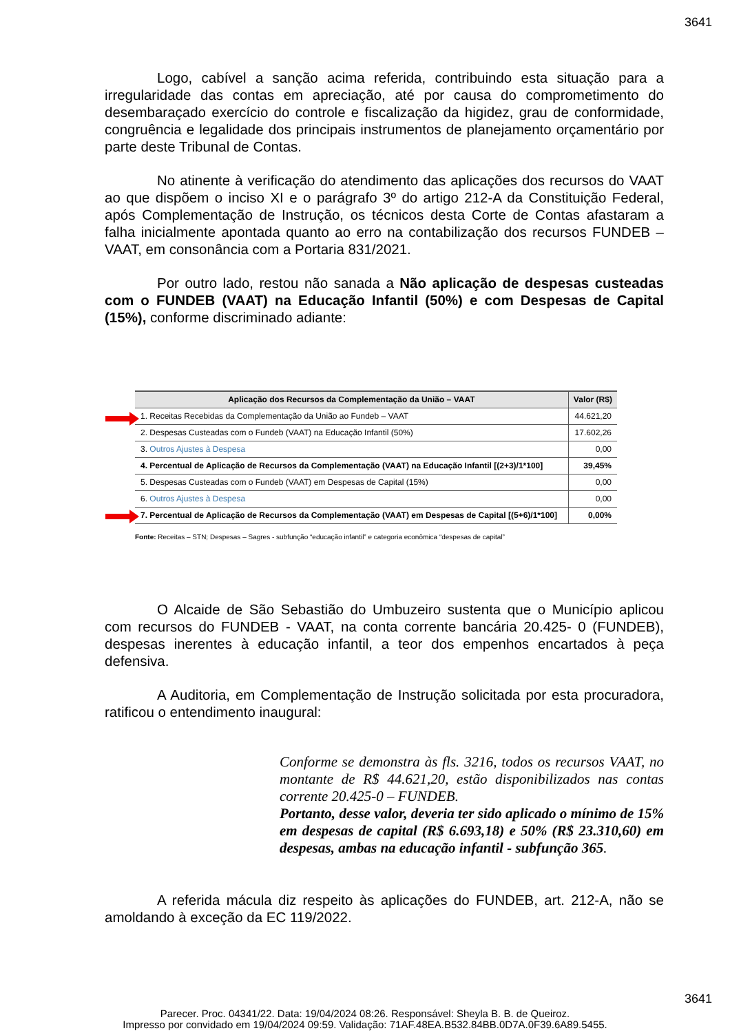3641
Logo, cabível a sanção acima referida, contribuindo esta situação para a irregularidade das contas em apreciação, até por causa do comprometimento do desembaraçado exercício do controle e fiscalização da higidez, grau de conformidade, congruência e legalidade dos principais instrumentos de planejamento orçamentário por parte deste Tribunal de Contas.
No atinente à verificação do atendimento das aplicações dos recursos do VAAT ao que dispõem o inciso XI e o parágrafo 3º do artigo 212-A da Constituição Federal, após Complementação de Instrução, os técnicos desta Corte de Contas afastaram a falha inicialmente apontada quanto ao erro na contabilização dos recursos FUNDEB – VAAT, em consonância com a Portaria 831/2021.
Por outro lado, restou não sanada a Não aplicação de despesas custeadas com o FUNDEB (VAAT) na Educação Infantil (50%) e com Despesas de Capital (15%), conforme discriminado adiante:
| Aplicação dos Recursos da Complementação da União – VAAT | Valor (R$) |
| --- | --- |
| 1. Receitas Recebidas da Complementação da União ao Fundeb – VAAT | 44.621,20 |
| 2. Despesas Custeadas com o Fundeb (VAAT) na Educação Infantil (50%) | 17.602,26 |
| 3. Outros Ajustes à Despesa | 0,00 |
| 4. Percentual de Aplicação de Recursos da Complementação (VAAT) na Educação Infantil [(2+3)/1*100] | 39,45% |
| 5. Despesas Custeadas com o Fundeb (VAAT) em Despesas de Capital (15%) | 0,00 |
| 6. Outros Ajustes à Despesa | 0,00 |
| 7. Percentual de Aplicação de Recursos da Complementação (VAAT) em Despesas de Capital [(5+6)/1*100] | 0,00% |
Fonte: Receitas – STN; Despesas – Sagres - subfunção “educação infantil” e categoria econômica “despesas de capital”
O Alcaide de São Sebastião do Umbuzeiro sustenta que o Município aplicou com recursos do FUNDEB - VAAT, na conta corrente bancária 20.425- 0 (FUNDEB), despesas inerentes à educação infantil, a teor dos empenhos encartados à peça defensiva.
A Auditoria, em Complementação de Instrução solicitada por esta procuradora, ratificou o entendimento inaugural:
Conforme se demonstra às fls. 3216, todos os recursos VAAT, no montante de R$ 44.621,20, estão disponibilizados nas contas corrente 20.425-0 – FUNDEB.
Portanto, desse valor, deveria ter sido aplicado o mínimo de 15% em despesas de capital (R$ 6.693,18) e 50% (R$ 23.310,60) em despesas, ambas na educação infantil - subfunção 365.
A referida mácula diz respeito às aplicações do FUNDEB, art. 212-A, não se amoldando à exceção da EC 119/2022.
3641
Parecer. Proc. 04341/22. Data: 19/04/2024 08:26. Responsável: Sheyla B. B. de Queiroz.
Impresso por convidado em 19/04/2024 09:59. Validação: 71AF.48EA.B532.84BB.0D7A.0F39.6A89.5455.